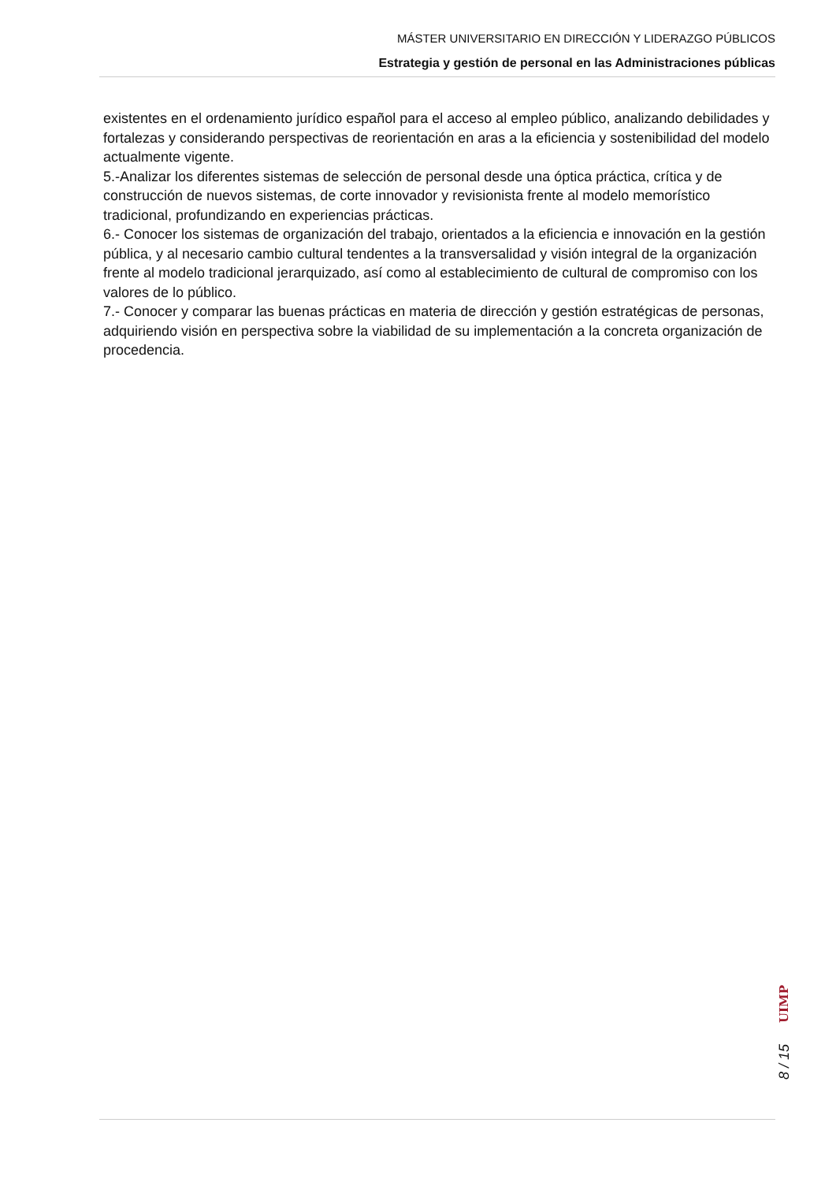MÁSTER UNIVERSITARIO EN DIRECCIÓN Y LIDERAZGO PÚBLICOS
Estrategia y gestión de personal en las Administraciones públicas
existentes en el ordenamiento jurídico español para el acceso al empleo público, analizando debilidades y fortalezas y considerando perspectivas de reorientación en aras a la eficiencia y sostenibilidad del modelo actualmente vigente.
5.-Analizar los diferentes sistemas de selección de personal desde una óptica práctica, crítica y de construcción de nuevos sistemas, de corte innovador y revisionista frente al modelo memorístico tradicional, profundizando en experiencias prácticas.
6.- Conocer los sistemas de organización del trabajo, orientados a la eficiencia e innovación en la gestión pública, y al necesario cambio cultural tendentes a la transversalidad y visión integral de la organización frente al modelo tradicional jerarquizado, así como al establecimiento de cultural de compromiso con los valores de lo público.
7.- Conocer y comparar las buenas prácticas en materia de dirección y gestión estratégicas de personas, adquiriendo visión en perspectiva sobre la viabilidad de su implementación a la concreta organización de procedencia.
8 / 15 UIMP